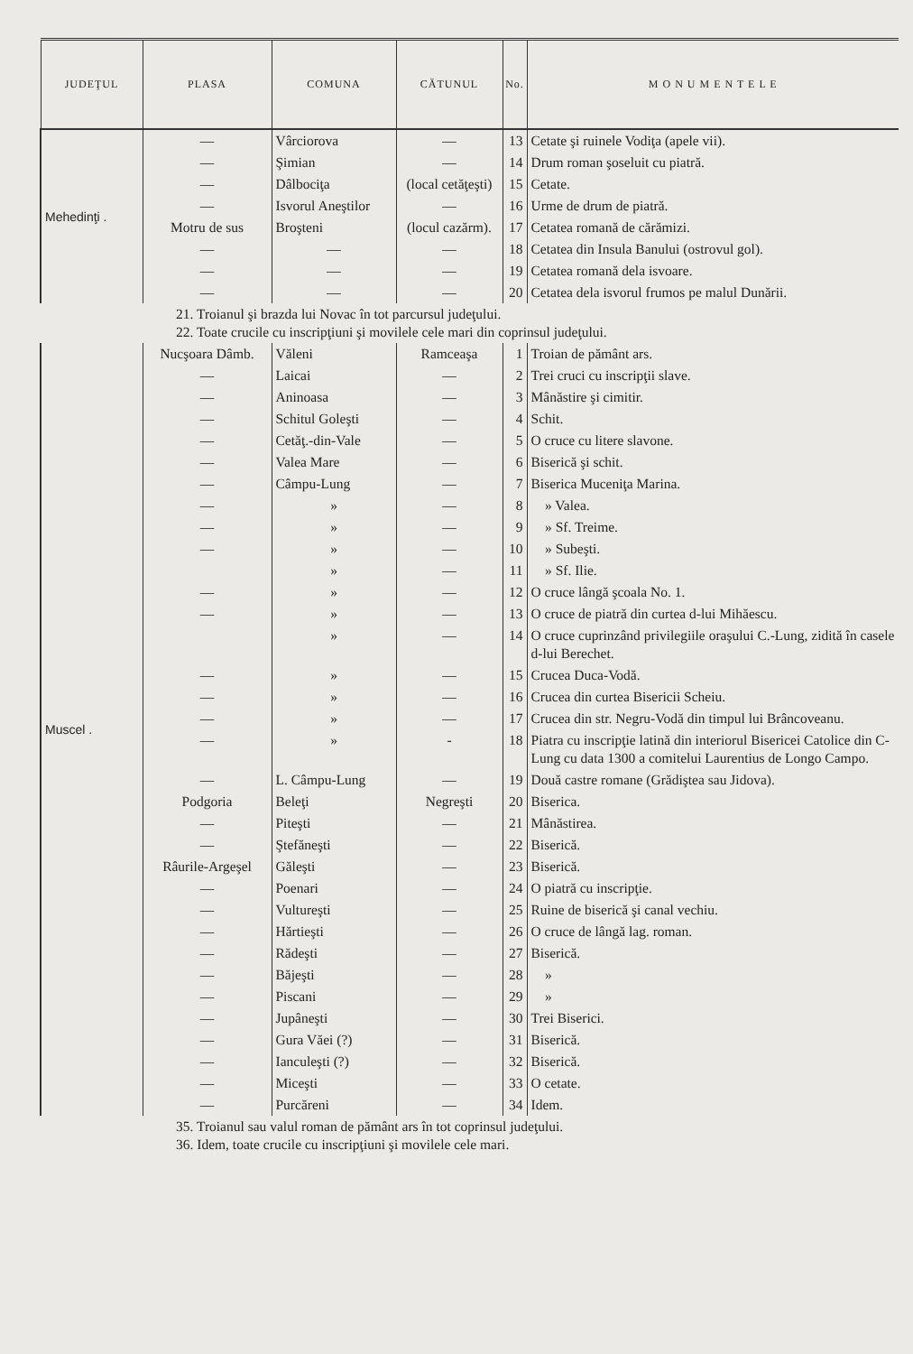| JUDEŢUL | PLASA | COMUNA | CĂTUNUL | No. | M O N U M E N T E L E |
| --- | --- | --- | --- | --- | --- |
| Mehedinţi . | — | Vârciorova | — | 13 | Cetate şi ruinele Vodiţa (apele vii). |
| | — | Şimian | — | 14 | Drum roman şoseluit cu piatră. |
| | — | Dâlbociţa | (local cetăţeşti) | 15 | Cetate. |
| | — | Isvorul Aneştilor | — | 16 | Urme de drum de piatră. |
| | Motru de sus | Broşteni | (locul cazărm). | 17 | Cetatea romană de cărămizi. |
| | — | — | — | 18 | Cetatea din Insula Banului (ostrovul gol). |
| | — | — | — | 19 | Cetatea romană dela isvoare. |
| | — | — | — | 20 | Cetatea dela isvorul frumos pe malul Dunării. |
| 21. Troianul şi brazda lui Novac în tot parcursul judeţului. 22. Toate crucile cu inscripţiuni şi movilele cele mari din coprinsul judeţului. | | | | | |
| Muscel . | Nucşoara Dâmb. | Văleni | Ramceaşa | 1 | Troian de pământ ars. |
| | — | Laicai | — | 2 | Trei cruci cu inscripţii slave. |
| | — | Aninoasa | — | 3 | Mânăstire şi cimitir. |
| | — | Schitul Goleşti | — | 4 | Schit. |
| | — | Cetăţ.-din-Vale | — | 5 | O cruce cu litere slavone. |
| | — | Valea Mare | — | 6 | Biserică şi schit. |
| | — | Câmpu-Lung | — | 7 | Biserica Muceniţa Marina. |
| | — | » | — | 8 | » Valea. |
| | — | » | — | 9 | » Sf. Treime. |
| | — | » | — | 10 | » Subeşti. |
| | | » | — | 11 | » Sf. Ilie. |
| | — | » | — | 12 | O cruce lângă şcoala No. 1. |
| | — | » | — | 13 | O cruce de piatră din curtea d-lui Mihăescu. |
| | | » | — | 14 | O cruce cuprinzând privilegiile oraşului C.-Lung, zidită în casele d-lui Berechet. |
| | — | » | — | 15 | Crucea Duca-Vodă. |
| | — | » | — | 16 | Crucea din curtea Bisericii Scheiu. |
| | — | » | — | 17 | Crucea din str. Negru-Vodă din timpul lui Brâncoveanu. |
| | — | » | - | 18 | Piatra cu inscripţie latină din interiorul Bisericei Catolice din C-Lung cu data 1300 a comitelui Laurentius de Longo Campo. |
| | — | L. Câmpu-Lung | — | 19 | Două castre romane (Grădiştea sau Jidova). |
| | Podgoria | Beleţi | Negreşti | 20 | Biserica. |
| | — | Piteşti | — | 21 | Mânăstirea. |
| | — | Ştefăneşti | — | 22 | Biserică. |
| | Râurile-Argeşel | Găleşti | — | 23 | Biserică. |
| | — | Poenari | — | 24 | O piatră cu inscripţie. |
| | — | Vultureşti | — | 25 | Ruine de biserică şi canal vechiu. |
| | — | Hărtieşti | — | 26 | O cruce de lângă lag. roman. |
| | — | Rădeşti | — | 27 | Biserică. |
| | — | Băjeşti | — | 28 | » |
| | — | Piscani | — | 29 | » |
| | — | Jupâneşti | — | 30 | Trei Biserici. |
| | — | Gura Văei (?) | — | 31 | Biserică. |
| | — | Ianculeşti (?) | — | 32 | Biserică. |
| | — | Miceşti | — | 33 | O cetate. |
| | — | Purcăreni | — | 34 | Idem. |
| 35. Troianul sau valul roman de pământ ars în tot coprinsul judeţului. 36. Idem, toate crucile cu inscripţiuni şi movilele cele mari. | | | | | |